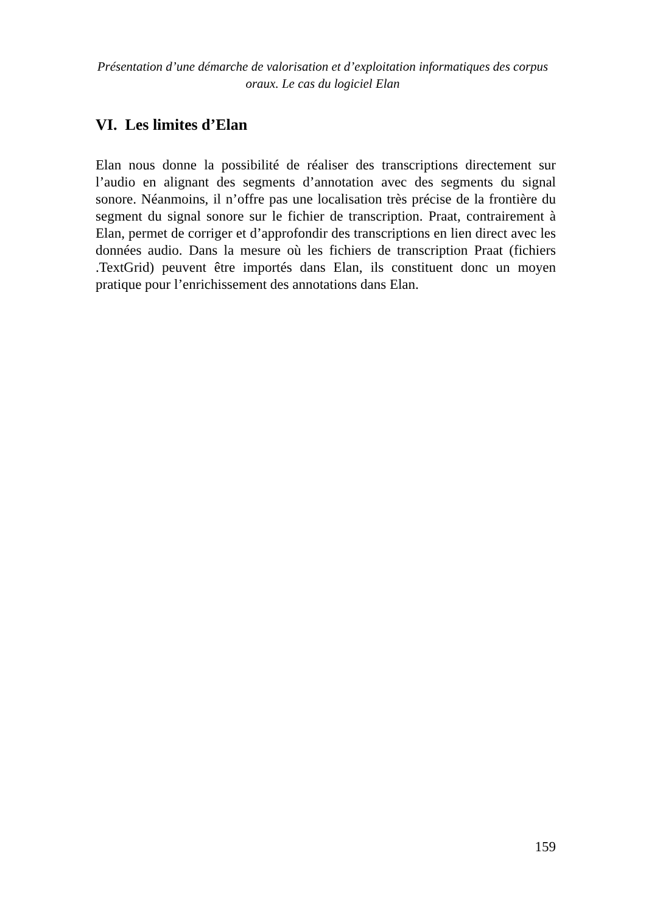Présentation d’une démarche de valorisation et d’exploitation informatiques des corpus oraux. Le cas du logiciel Elan
VI. Les limites d’Elan
Elan nous donne la possibilité de réaliser des transcriptions directement sur l’audio en alignant des segments d’annotation avec des segments du signal sonore. Néanmoins, il n’offre pas une localisation très précise de la frontière du segment du signal sonore sur le fichier de transcription. Praat, contrairement à Elan, permet de corriger et d’approfondir des transcriptions en lien direct avec les données audio. Dans la mesure où les fichiers de transcription Praat (fichiers .TextGrid) peuvent être importés dans Elan, ils constituent donc un moyen pratique pour l’enrichissement des annotations dans Elan.
159